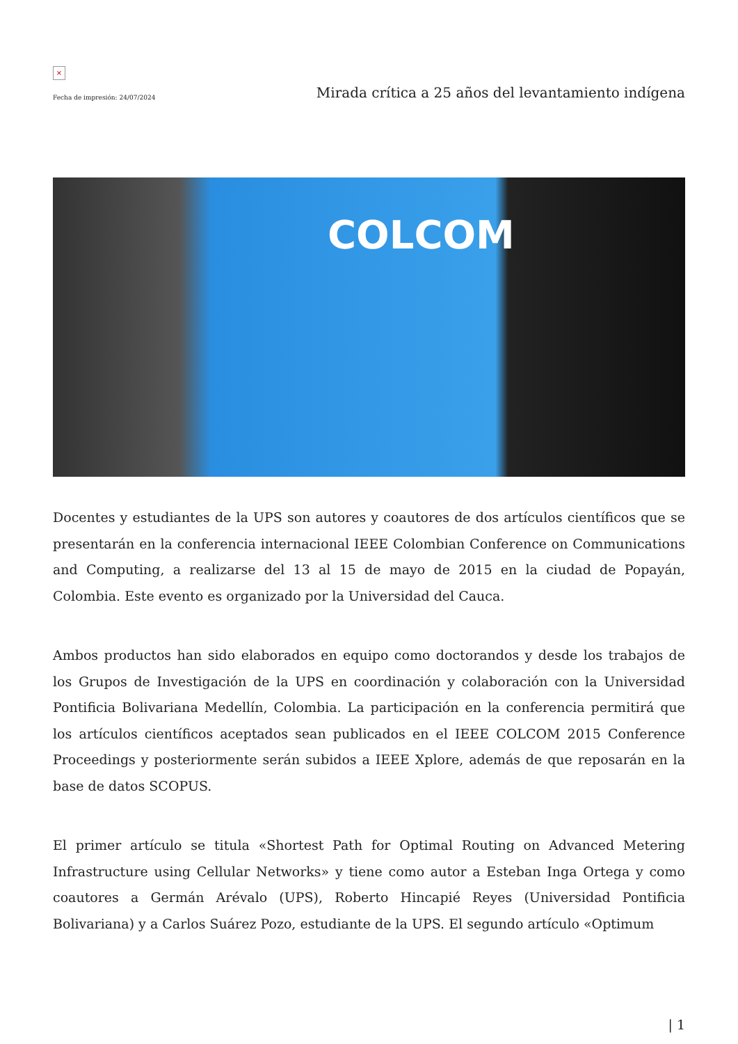×
Fecha de impresión: 24/07/2024
Mirada crítica a 25 años del levantamiento indígena
COLCOM
Docentes y estudiantes de la UPS son autores y coautores de dos artículos científicos que se presentarán en la conferencia internacional IEEE Colombian Conference on Communications and Computing, a realizarse del 13 al 15 de mayo de 2015 en la ciudad de Popayán, Colombia. Este evento es organizado por la Universidad del Cauca.
Ambos productos han sido elaborados en equipo como doctorandos y desde los trabajos de los Grupos de Investigación de la UPS en coordinación y colaboración con la Universidad Pontificia Bolivariana Medellín, Colombia. La participación en la conferencia permitirá que los artículos científicos aceptados sean publicados en el IEEE COLCOM 2015 Conference Proceedings y posteriormente serán subidos a IEEE Xplore, además de que reposarán en la base de datos SCOPUS.
El primer artículo se titula «Shortest Path for Optimal Routing on Advanced Metering Infrastructure using Cellular Networks» y tiene como autor a Esteban Inga Ortega y como coautores a Germán Arévalo (UPS), Roberto Hincapié Reyes (Universidad Pontificia Bolivariana) y a Carlos Suárez Pozo, estudiante de la UPS. El segundo artículo «Optimum
| 1